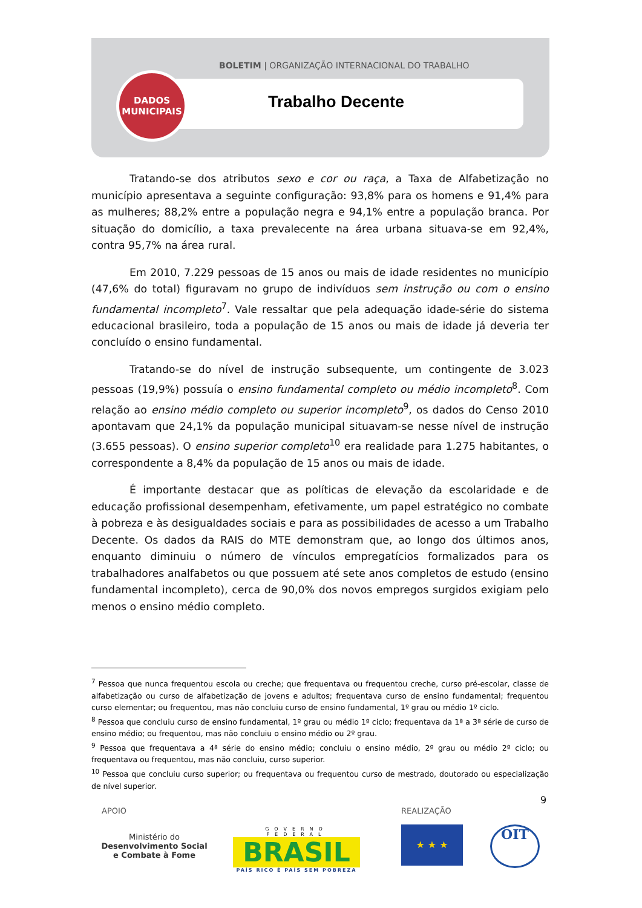BOLETIM | ORGANIZAÇÃO INTERNACIONAL DO TRABALHO
Trabalho Decente
DADOS
MUNICIPAIS
Tratando-se dos atributos sexo e cor ou raça, a Taxa de Alfabetização no município apresentava a seguinte configuração: 93,8% para os homens e 91,4% para as mulheres; 88,2% entre a população negra e 94,1% entre a população branca. Por situação do domicílio, a taxa prevalecente na área urbana situava-se em 92,4%, contra 95,7% na área rural.
Em 2010, 7.229 pessoas de 15 anos ou mais de idade residentes no município (47,6% do total) figuravam no grupo de indivíduos sem instrução ou com o ensino fundamental incompleto<sup>7</sup>. Vale ressaltar que pela adequação idade-série do sistema educacional brasileiro, toda a população de 15 anos ou mais de idade já deveria ter concluído o ensino fundamental.
Tratando-se do nível de instrução subsequente, um contingente de 3.023 pessoas (19,9%) possuía o ensino fundamental completo ou médio incompleto<sup>8</sup>. Com relação ao ensino médio completo ou superior incompleto<sup>9</sup>, os dados do Censo 2010 apontavam que 24,1% da população municipal situavam-se nesse nível de instrução (3.655 pessoas). O ensino superior completo<sup>10</sup> era realidade para 1.275 habitantes, o correspondente a 8,4% da população de 15 anos ou mais de idade.
É importante destacar que as políticas de elevação da escolaridade e de educação profissional desempenham, efetivamente, um papel estratégico no combate à pobreza e às desigualdades sociais e para as possibilidades de acesso a um Trabalho Decente. Os dados da RAIS do MTE demonstram que, ao longo dos últimos anos, enquanto diminuiu o número de vínculos empregatícios formalizados para os trabalhadores analfabetos ou que possuem até sete anos completos de estudo (ensino fundamental incompleto), cerca de 90,0% dos novos empregos surgidos exigiam pelo menos o ensino médio completo.
<sup>7</sup> Pessoa que nunca frequentou escola ou creche; que frequentava ou frequentou creche, curso pré-escolar, classe de alfabetização ou curso de alfabetização de jovens e adultos; frequentava curso de ensino fundamental; frequentou curso elementar; ou frequentou, mas não concluiu curso de ensino fundamental, 1º grau ou médio 1º ciclo.
<sup>8</sup> Pessoa que concluiu curso de ensino fundamental, 1º grau ou médio 1º ciclo; frequentava da 1ª a 3ª série de curso de ensino médio; ou frequentou, mas não concluiu o ensino médio ou 2º grau.
<sup>9</sup> Pessoa que frequentava a 4ª série do ensino médio; concluiu o ensino médio, 2º grau ou médio 2º ciclo; ou frequentava ou frequentou, mas não concluiu, curso superior.
<sup>10</sup> Pessoa que concluiu curso superior; ou frequentava ou frequentou curso de mestrado, doutorado ou especialização de nível superior.
9
APOIO REALIZAÇÃO
Ministério do
Desenvolvimento Social
e Combate à Fome
GOVERNO FEDERAL
BRASIL
PAÍS RICO É PAÍS SEM POBREZA
★ ★ ★ OIT